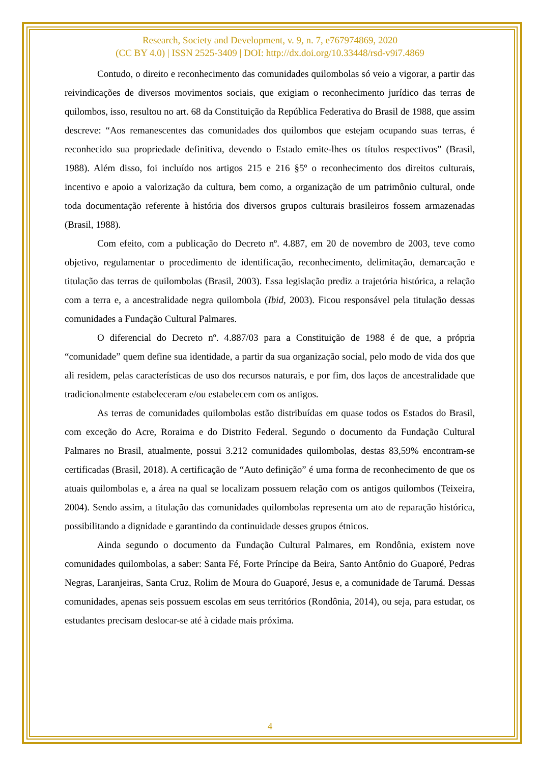Research, Society and Development, v. 9, n. 7, e767974869, 2020
(CC BY 4.0) | ISSN 2525-3409 | DOI: http://dx.doi.org/10.33448/rsd-v9i7.4869
Contudo, o direito e reconhecimento das comunidades quilombolas só veio a vigorar, a partir das reivindicações de diversos movimentos sociais, que exigiam o reconhecimento jurídico das terras de quilombos, isso, resultou no art. 68 da Constituição da República Federativa do Brasil de 1988, que assim descreve: “Aos remanescentes das comunidades dos quilombos que estejam ocupando suas terras, é reconhecido sua propriedade definitiva, devendo o Estado emite-lhes os títulos respectivos” (Brasil, 1988). Além disso, foi incluído nos artigos 215 e 216 §5º o reconhecimento dos direitos culturais, incentivo e apoio a valorização da cultura, bem como, a organização de um patrimônio cultural, onde toda documentação referente à história dos diversos grupos culturais brasileiros fossem armazenadas (Brasil, 1988).
Com efeito, com a publicação do Decreto nº. 4.887, em 20 de novembro de 2003, teve como objetivo, regulamentar o procedimento de identificação, reconhecimento, delimitação, demarcação e titulação das terras de quilombolas (Brasil, 2003). Essa legislação prediz a trajetória histórica, a relação com a terra e, a ancestralidade negra quilombola (Ibid, 2003). Ficou responsável pela titulação dessas comunidades a Fundação Cultural Palmares.
O diferencial do Decreto nº. 4.887/03 para a Constituição de 1988 é de que, a própria “comunidade” quem define sua identidade, a partir da sua organização social, pelo modo de vida dos que ali residem, pelas características de uso dos recursos naturais, e por fim, dos laços de ancestralidade que tradicionalmente estabeleceram e/ou estabelecem com os antigos.
As terras de comunidades quilombolas estão distribuídas em quase todos os Estados do Brasil, com exceção do Acre, Roraima e do Distrito Federal. Segundo o documento da Fundação Cultural Palmares no Brasil, atualmente, possui 3.212 comunidades quilombolas, destas 83,59% encontram-se certificadas (Brasil, 2018). A certificação de “Auto definição” é uma forma de reconhecimento de que os atuais quilombolas e, a área na qual se localizam possuem relação com os antigos quilombos (Teixeira, 2004). Sendo assim, a titulação das comunidades quilombolas representa um ato de reparação histórica, possibilitando a dignidade e garantindo da continuidade desses grupos étnicos.
Ainda segundo o documento da Fundação Cultural Palmares, em Rondônia, existem nove comunidades quilombolas, a saber: Santa Fé, Forte Príncipe da Beira, Santo Antônio do Guaporé, Pedras Negras, Laranjeiras, Santa Cruz, Rolim de Moura do Guaporé, Jesus e, a comunidade de Tarumá. Dessas comunidades, apenas seis possuem escolas em seus territórios (Rondônia, 2014), ou seja, para estudar, os estudantes precisam deslocar-se até à cidade mais próxima.
4